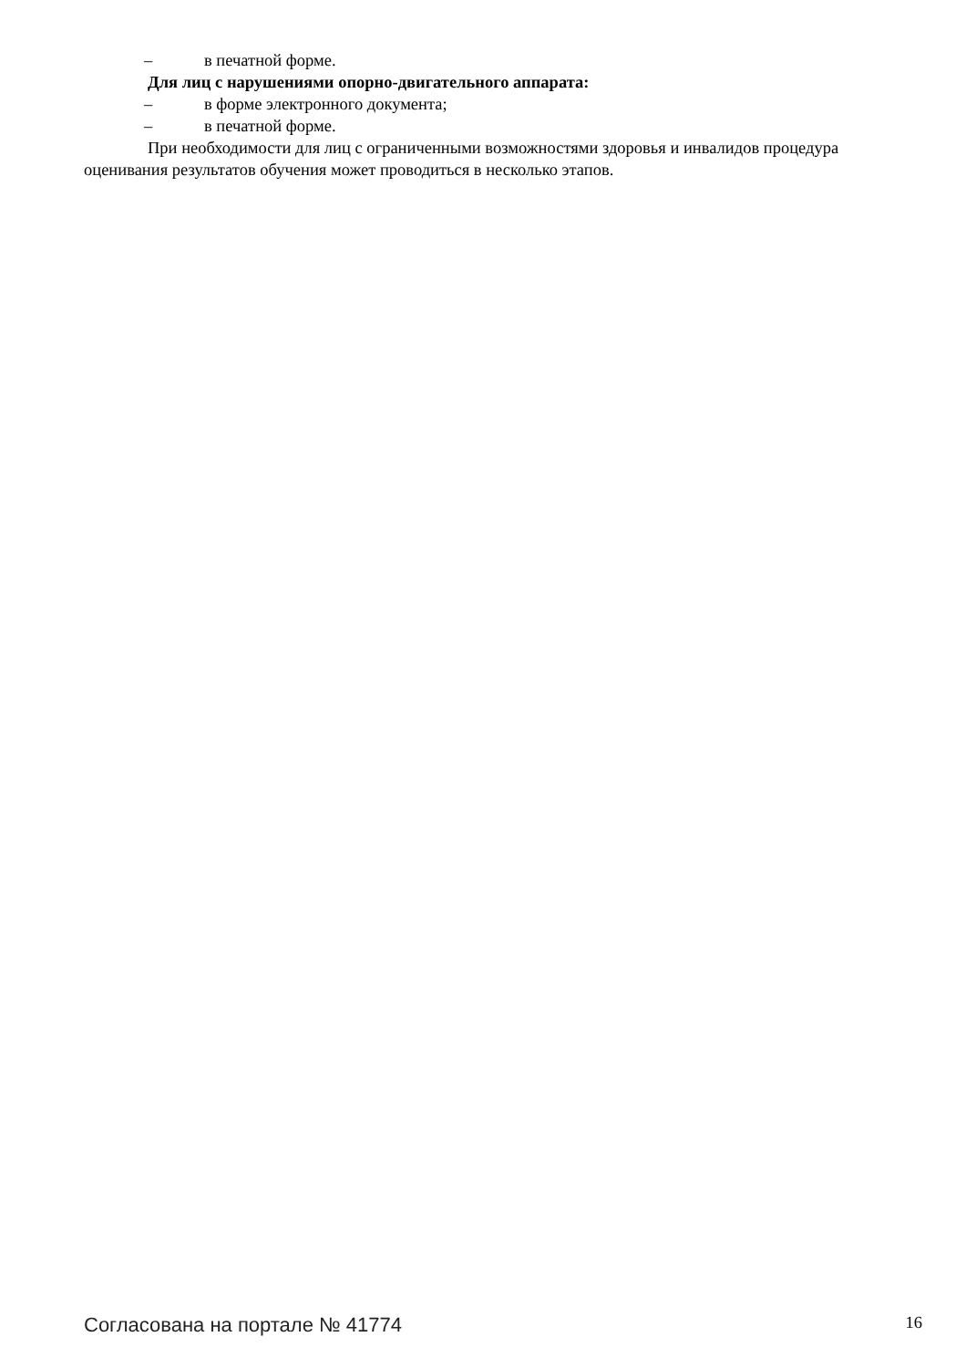– в печатной форме.
Для лиц с нарушениями опорно-двигательного аппарата:
– в форме электронного документа;
– в печатной форме.
При необходимости для лиц с ограниченными возможностями здоровья и инвалидов процедура оценивания результатов обучения может проводиться в несколько этапов.
Согласована на портале № 41774
16